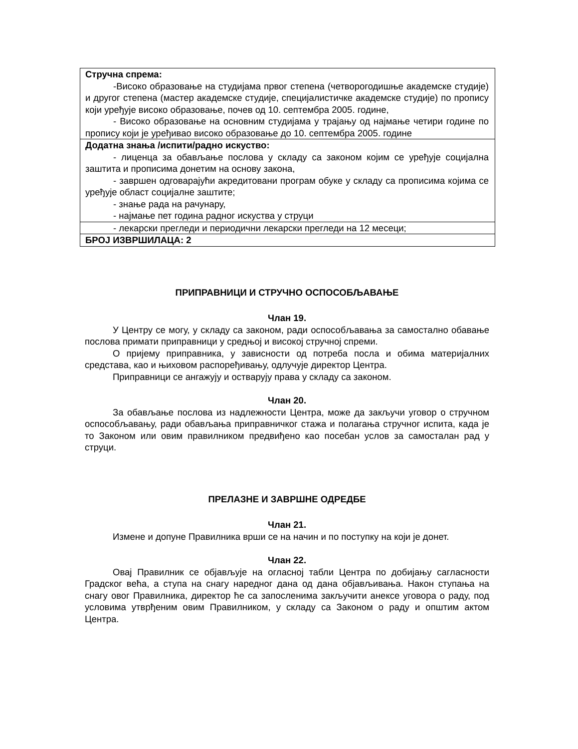| Стручна спрема: -Високо образовање на студијама првог степена (четворогодишње академске студије) и другог степена (мастер академске студије, специјалистичке академске студије) по пропису који уређује високо образовање, почев од 10. септембра 2005. године, - Високо образовање на основним студијама у трајању од најмање четири године по пропису који је уређивао високо образовање до 10. септембра 2005. године |
| Додатна знања /испити/радно искуство: - лиценца за обављање послова у складу са законом којим се уређује социјална заштита и прописима донетим на основу закона, - завршен одговарајући акредитовани програм обуке у складу са прописима којима се уређује област социјалне заштите; - знање рада на рачунару, - најмање пет година радног искуства у струци |
| - лекарски прегледи и периодични лекарски прегледи на 12 месеци; |
| БРОЈ ИЗВРШИЛАЦА: 2 |
ПРИПРАВНИЦИ И СТРУЧНО ОСПОСОБЉАВАЊЕ
Члан 19.
У Центру се могу, у складу са законом, ради оспособљавања за самостално обавање послова примати приправници у средњој и високој стручној спреми.
О пријему приправника, у зависности од потреба посла и обима материјалних средстава, као и њиховом распоређивању, одлучује директор Центра.
Приправници се ангажују и остварују права у складу са законом.
Члан 20.
За обављање послова из надлежности Центра, може да закључи уговор о стручном оспособљавању, ради обављања приправничког стажа и полагања стручног испита, када је то Законом или овим правилником предвиђено као посебан услов за самосталан рад у струци.
ПРЕЛАЗНЕ И ЗАВРШНЕ ОДРЕДБЕ
Члан 21.
Измене и допуне Правилника врши се на начин и по поступку на који је донет.
Члан 22.
Овај Правилник се објављује на огласној табли Центра по добијању сагласности Градског већа, а ступа на снагу наредног дана од дана објављивања. Након ступања на снагу овог Правилника, директор ће са запосленима закључити анексе уговора о раду, под условима утврђеним овим Правилником, у складу са Законом о раду и општим актом Центра.